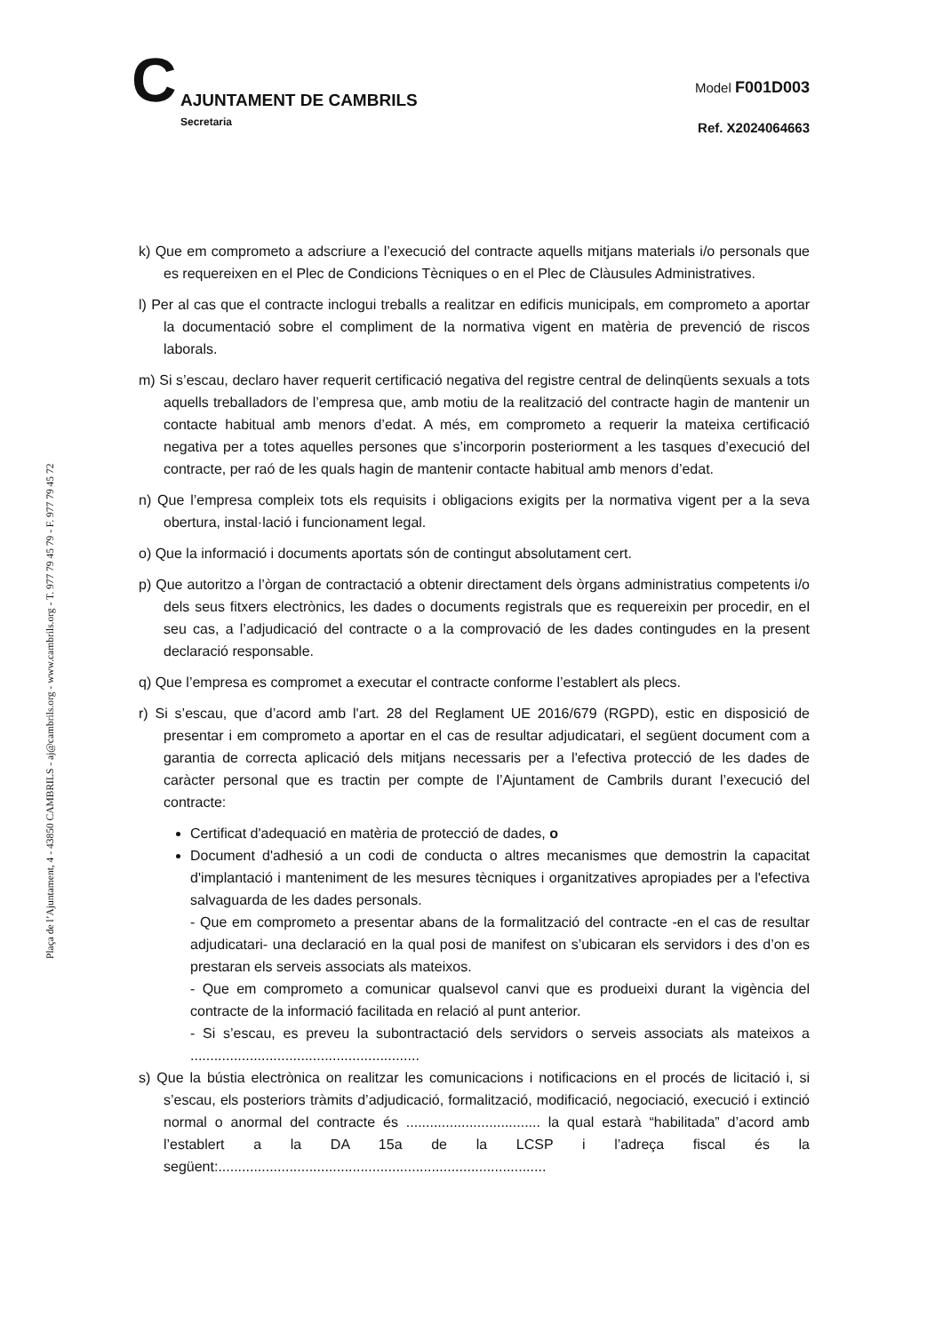Plaça de l’Ajuntament, 4 - 43850 CAMBRILS - aj@cambrils.org - www.cambrils.org - T. 977 79 45 79 - F. 977 79 45 72
C
AJUNTAMENT DE CAMBRILS
Secretaria
Model F001D003
Ref. X2024064663
k) Que em comprometo a adscriure a l’execució del contracte aquells mitjans materials i/o personals que es requereixen en el Plec de Condicions Tècniques o en el Plec de Clàusules Administratives.
l) Per al cas que el contracte inclogui treballs a realitzar en edificis municipals, em comprometo a aportar la documentació sobre el compliment de la normativa vigent en matèria de prevenció de riscos laborals.
m) Si s’escau, declaro haver requerit certificació negativa del registre central de delinqüents sexuals a tots aquells treballadors de l’empresa que, amb motiu de la realització del contracte hagin de mantenir un contacte habitual amb menors d’edat. A més, em comprometo a requerir la mateixa certificació negativa per a totes aquelles persones que s’incorporin posteriorment a les tasques d’execució del contracte, per raó de les quals hagin de mantenir contacte habitual amb menors d’edat.
n) Que l’empresa compleix tots els requisits i obligacions exigits per la normativa vigent per a la seva obertura, instal·lació i funcionament legal.
o) Que la informació i documents aportats són de contingut absolutament cert.
p) Que autoritzo a l’òrgan de contractació a obtenir directament dels òrgans administratius competents i/o dels seus fitxers electrònics, les dades o documents registrals que es requereixin per procedir, en el seu cas, a l’adjudicació del contracte o a la comprovació de les dades contingudes en la present declaració responsable.
q) Que l’empresa es compromet a executar el contracte conforme l’establert als plecs.
r) Si s’escau, que d’acord amb l'art. 28 del Reglament UE 2016/679 (RGPD), estic en disposició de presentar i em comprometo a aportar en el cas de resultar adjudicatari, el següent document com a garantia de correcta aplicació dels mitjans necessaris per a l'efectiva protecció de les dades de caràcter personal que es tractin per compte de l’Ajuntament de Cambrils durant l’execució del contracte:
Certificat d'adequació en matèria de protecció de dades, o
Document d'adhesió a un codi de conducta o altres mecanismes que demostrin la capacitat d'implantació i manteniment de les mesures tècniques i organitzatives apropiades per a l'efectiva salvaguarda de les dades personals.
- Que em comprometo a presentar abans de la formalització del contracte -en el cas de resultar adjudicatari- una declaració en la qual posi de manifest on s’ubicaran els servidors i des d’on es prestaran els serveis associats als mateixos.
- Que em comprometo a comunicar qualsevol canvi que es produeixi durant la vigència del contracte de la informació facilitada en relació al punt anterior.
- Si s’escau, es preveu la subontractació dels servidors o serveis associats als mateixos a ..........................................................
s) Que la bústia electrònica on realitzar les comunicacions i notificacions en el procés de licitació i, si s’escau, els posteriors tràmits d’adjudicació, formalització, modificació, negociació, execució i extinció normal o anormal del contracte és .................................. la qual estarà “habilitada” d’acord amb l’establert a la DA 15a de la LCSP i l’adreça fiscal és la següent:...................................................................................